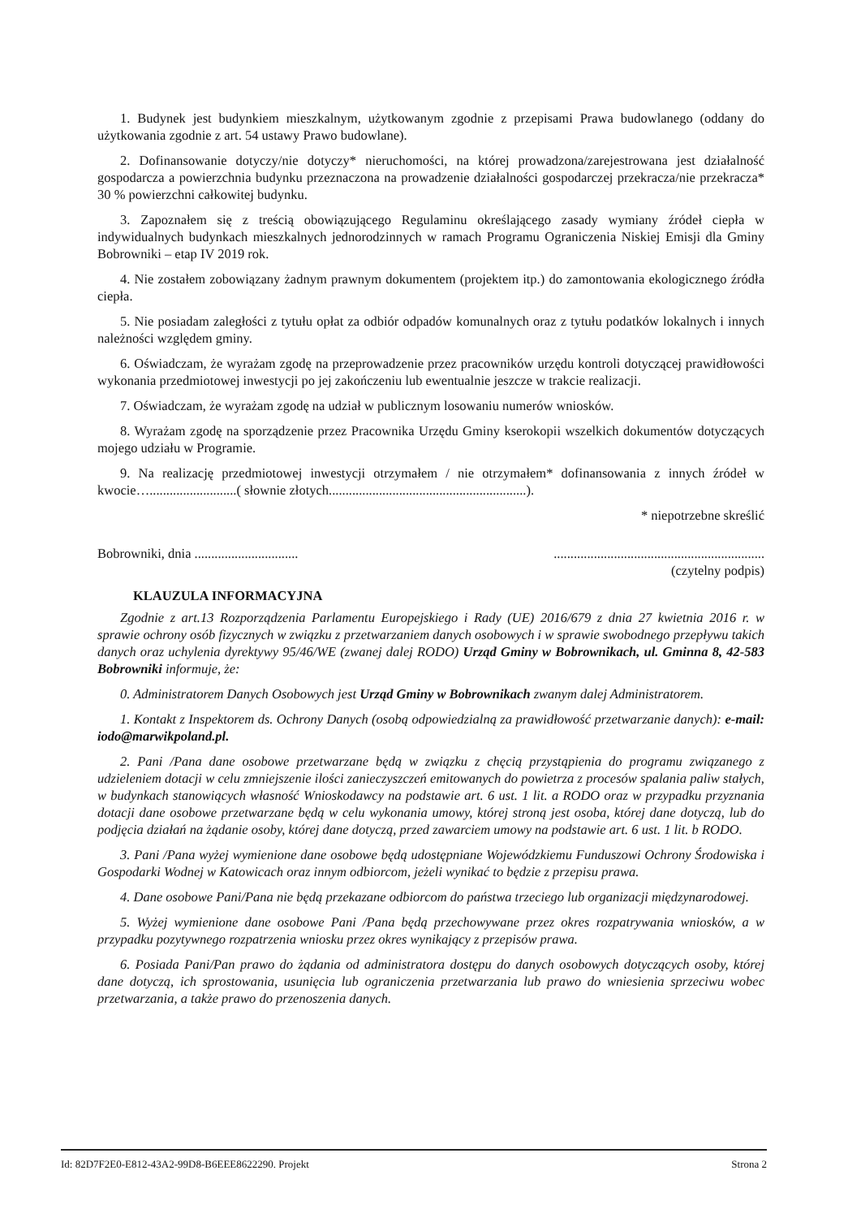1. Budynek jest budynkiem mieszkalnym, użytkowanym zgodnie z przepisami Prawa budowlanego (oddany do użytkowania zgodnie z art. 54 ustawy Prawo budowlane).
2. Dofinansowanie dotyczy/nie dotyczy* nieruchomości, na której prowadzona/zarejestrowana jest działalność gospodarcza a powierzchnia budynku przeznaczona na prowadzenie działalności gospodarczej przekracza/nie przekracza* 30 % powierzchni całkowitej budynku.
3. Zapoznałem się z treścią obowiązującego Regulaminu określającego zasady wymiany źródeł ciepła w indywidualnych budynkach mieszkalnych jednorodzinnych w ramach Programu Ograniczenia Niskiej Emisji dla Gminy Bobrowniki – etap IV 2019 rok.
4. Nie zostałem zobowiązany żadnym prawnym dokumentem (projektem itp.) do zamontowania ekologicznego źródła ciepła.
5. Nie posiadam zaległości z tytułu opłat za odbiór odpadów komunalnych oraz z tytułu podatków lokalnych i innych należności względem gminy.
6. Oświadczam, że wyrażam zgodę na przeprowadzenie przez pracowników urzędu kontroli dotyczącej prawidłowości wykonania przedmiotowej inwestycji po jej zakończeniu lub ewentualnie jeszcze w trakcie realizacji.
7. Oświadczam, że wyrażam zgodę na udział w publicznym losowaniu numerów wniosków.
8. Wyrażam zgodę na sporządzenie przez Pracownika Urzędu Gminy kserokopii wszelkich dokumentów dotyczących mojego udziału w Programie.
9. Na realizację przedmiotowej inwestycji otrzymałem / nie otrzymałem* dofinansowania z innych źródeł w kwocie…..........................( słownie złotych...........................................................).
* niepotrzebne skreślić
Bobrowniki, dnia ..............................................................................................
(czytelny podpis)
KLAUZULA INFORMACYJNA
Zgodnie z art.13 Rozporządzenia Parlamentu Europejskiego i Rady (UE) 2016/679 z dnia 27 kwietnia 2016 r. w sprawie ochrony osób fizycznych w związku z przetwarzaniem danych osobowych i w sprawie swobodnego przepływu takich danych oraz uchylenia dyrektywy 95/46/WE (zwanej dalej RODO) Urząd Gminy w Bobrownikach, ul. Gminna 8, 42-583 Bobrowniki informuje, że:
0. Administratorem Danych Osobowych jest Urząd Gminy w Bobrownikach zwanym dalej Administratorem.
1. Kontakt z Inspektorem ds. Ochrony Danych (osobą odpowiedzialną za prawidłowość przetwarzanie danych): e-mail: iodo@marwikpoland.pl.
2. Pani /Pana dane osobowe przetwarzane będą w związku z chęcią przystąpienia do programu związanego z udzieleniem dotacji w celu zmniejszenie ilości zanieczyszczeń emitowanych do powietrza z procesów spalania paliw stałych, w budynkach stanowiących własność Wnioskodawcy na podstawie art. 6 ust. 1 lit. a RODO oraz w przypadku przyznania dotacji dane osobowe przetwarzane będą w celu wykonania umowy, której stroną jest osoba, której dane dotyczą, lub do podjęcia działań na żądanie osoby, której dane dotyczą, przed zawarciem umowy na podstawie art. 6 ust. 1 lit. b RODO.
3. Pani /Pana wyżej wymienione dane osobowe będą udostępniane Wojewódzkiemu Funduszowi Ochrony Środowiska i Gospodarki Wodnej w Katowicach oraz innym odbiorcom, jeżeli wynikać to będzie z przepisu prawa.
4. Dane osobowe Pani/Pana nie będą przekazane odbiorcom do państwa trzeciego lub organizacji międzynarodowej.
5. Wyżej wymienione dane osobowe Pani /Pana będą przechowywane przez okres rozpatrywania wniosków, a w przypadku pozytywnego rozpatrzenia wniosku przez okres wynikający z przepisów prawa.
6. Posiada Pani/Pan prawo do żądania od administratora dostępu do danych osobowych dotyczących osoby, której dane dotyczą, ich sprostowania, usunięcia lub ograniczenia przetwarzania lub prawo do wniesienia sprzeciwu wobec przetwarzania, a także prawo do przenoszenia danych.
Id: 82D7F2E0-E812-43A2-99D8-B6EEE8622290. Projekt Strona 2